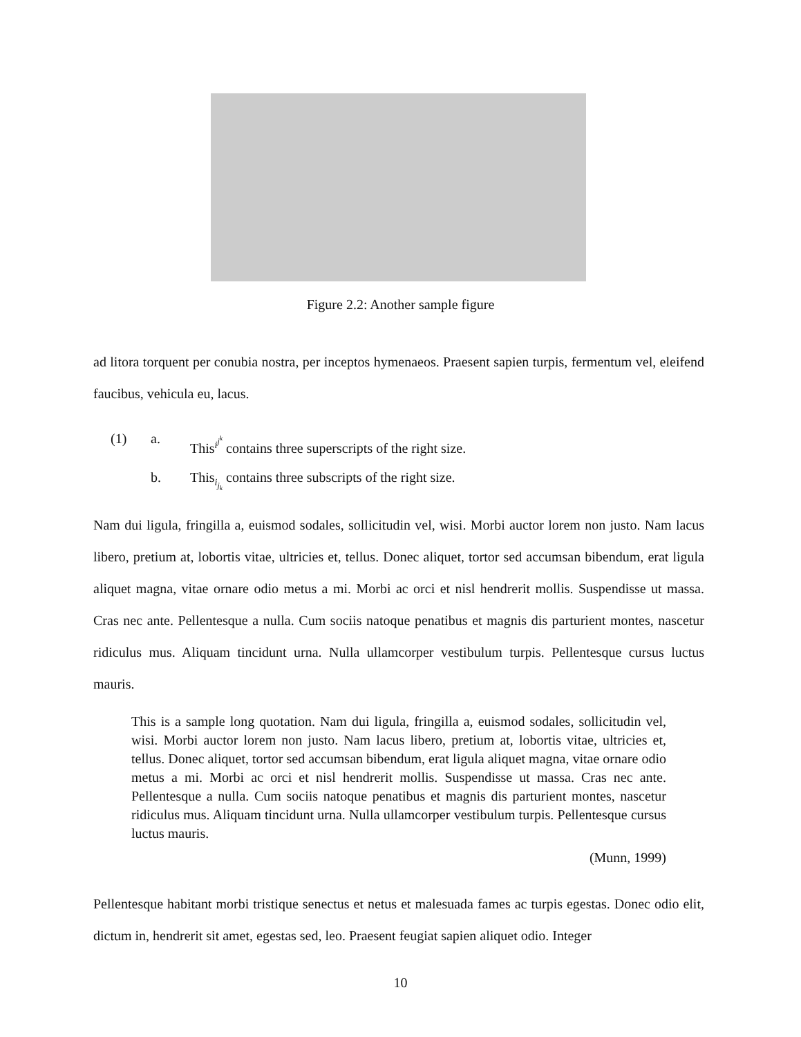Figure 2.2: Another sample figure
ad litora torquent per conubia nostra, per inceptos hymenaeos. Praesent sapien turpis, fermentum vel, eleifend faucibus, vehicula eu, lacus.
(1) a. This<sup>i<sup>j<sup>k</sup></sup></sup> contains three superscripts of the right size.
b. This<sub>i<sub>j<sub>k</sub></sub></sub> contains three subscripts of the right size.
Nam dui ligula, fringilla a, euismod sodales, sollicitudin vel, wisi. Morbi auctor lorem non justo. Nam lacus libero, pretium at, lobortis vitae, ultricies et, tellus. Donec aliquet, tortor sed accumsan bibendum, erat ligula aliquet magna, vitae ornare odio metus a mi. Morbi ac orci et nisl hendrerit mollis. Suspendisse ut massa. Cras nec ante. Pellentesque a nulla. Cum sociis natoque penatibus et magnis dis parturient montes, nascetur ridiculus mus. Aliquam tincidunt urna. Nulla ullamcorper vestibulum turpis. Pellentesque cursus luctus mauris.
This is a sample long quotation. Nam dui ligula, fringilla a, euismod sodales, sollicitudin vel, wisi. Morbi auctor lorem non justo. Nam lacus libero, pretium at, lobortis vitae, ultricies et, tellus. Donec aliquet, tortor sed accumsan bibendum, erat ligula aliquet magna, vitae ornare odio metus a mi. Morbi ac orci et nisl hendrerit mollis. Suspendisse ut massa. Cras nec ante. Pellentesque a nulla. Cum sociis natoque penatibus et magnis dis parturient montes, nascetur ridiculus mus. Aliquam tincidunt urna. Nulla ullamcorper vestibulum turpis. Pellentesque cursus luctus mauris.
(Munn, 1999)
Pellentesque habitant morbi tristique senectus et netus et malesuada fames ac turpis egestas. Donec odio elit, dictum in, hendrerit sit amet, egestas sed, leo. Praesent feugiat sapien aliquet odio. Integer
10